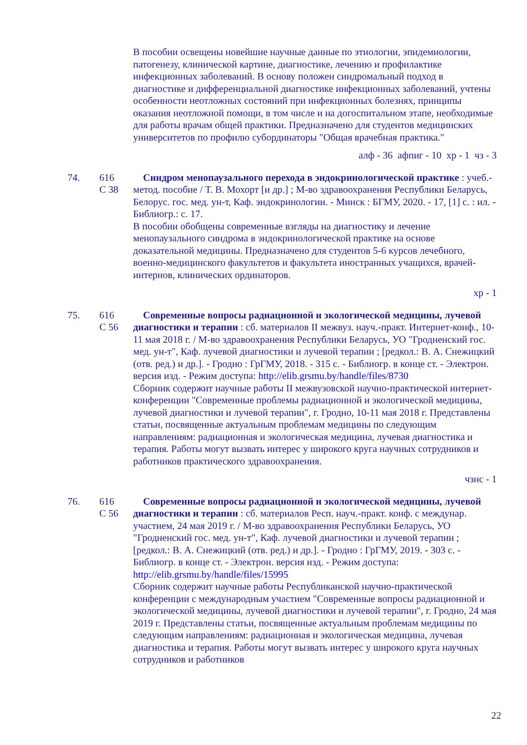В пособии освещены новейшие научные данные по этиологии, эпидемиологии, патогенезу, клинической картине, диагностике, лечению и профилактике инфекционных заболеваний. В основу положен синдромальный подход в диагностике и дифференциальной диагностике инфекционных заболеваний, учтены особенности неотложных состояний при инфекционных болезнях, принципы оказания неотложной помощи, в том числе и на догоспитальном этапе, необходимые для работы врачам общей практики. Предназначено для студентов медицинских университетов по профилю субординаторы "Общая врачебная практика."
алф - 36 афпиг - 10 хр - 1 чз - 3
74. 616
С 38
Синдром менопаузального перехода в эндокринологической практике : учеб.-метод. пособие / Т. В. Мохорт [и др.] ; М-во здравоохранения Республики Беларусь, Белорус. гос. мед. ун-т, Каф. эндокринологии. - Минск : БГМУ, 2020. - 17, [1] с. : ил. - Библиогр.: с. 17.
В пособии обобщены современные взгляды на диагностику и лечение менопаузального синдрома в эндокринологической практике на основе доказательной медицины. Предназначено для студентов 5-6 курсов лечебного, военно-медицинского факультетов и факультета иностранных учащихся, врачей-интернов, клинических ординаторов.
хр - 1
75. 616
С 56
Современные вопросы радиационной и экологической медицины, лучевой диагностики и терапии : сб. материалов II межвуз. науч.-практ. Интернет-конф., 10-11 мая 2018 г. / М-во здравоохранения Республики Беларусь, УО "Гродненский гос. мед. ун-т", Каф. лучевой диагностики и лучевой терапии ; [редкол.: В. А. Снежицкий (отв. ред.) и др.]. - Гродно : ГрГМУ, 2018. - 315 с. - Библиогр. в конце ст. - Электрон. версия изд. - Режим доступа: http://elib.grsmu.by/handle/files/8730
Сборник содержит научные работы II межвузовской научно-практической интернет-конференции "Современные проблемы радиационной и экологической медицины, лучевой диагностики и лучевой терапии", г. Гродно, 10-11 мая 2018 г. Представлены статьи, посвященные актуальным проблемам медицины по следующим направлениям: радиационная и экологическая медицина, лучевая диагностика и терапия. Работы могут вызвать интерес у широкого круга научных сотрудников и работников практического здравоохранения.
чзнс - 1
76. 616
С 56
Современные вопросы радиационной и экологической медицины, лучевой диагностики и терапии : сб. материалов Респ. науч.-практ. конф. с междунар. участием, 24 мая 2019 г. / М-во здравоохранения Республики Беларусь, УО "Гродненский гос. мед. ун-т", Каф. лучевой диагностики и лучевой терапии ; [редкол.: В. А. Снежицкий (отв. ред.) и др.]. - Гродно : ГрГМУ, 2019. - 303 с. - Библиогр. в конце ст. - Электрон. версия изд. - Режим доступа: http://elib.grsmu.by/handle/files/15995
Сборник содержит научные работы Республиканской научно-практической конференции с международным участием "Современные вопросы радиационной и экологической медицины, лучевой диагностики и лучевой терапии", г. Гродно, 24 мая 2019 г. Представлены статьи, посвященные актуальным проблемам медицины по следующим направлениям: радиационная и экологическая медицина, лучевая диагностика и терапия. Работы могут вызвать интерес у широкого круга научных сотрудников и работников
22